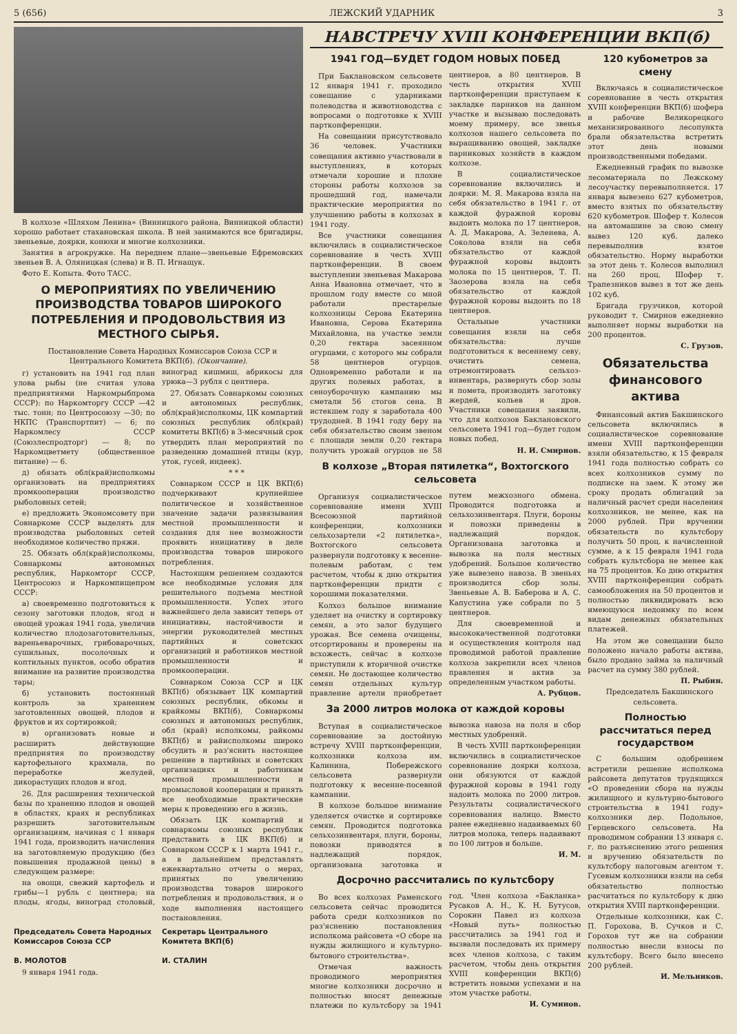5 (656) ЛЕЖСКИЙ УДАРНИК 3
В колхозе «Шляхом Ленина» (Винницкого района, Винницкой области) хорошо работает стахановская школа. В ней занимаются все бригадиры, звеньевые, доярки, конюхи и многие колхозники.
Занятия в агрокружке. На переднем плане—звеньевые Ефремовских звеньев В. А. Оляницкая (слева) и В. П. Игнащук.
Фото Е. Копыта. Фото ТАСС.
О МЕРОПРИЯТИЯХ ПО УВЕЛИЧЕНИЮ ПРОИЗВОДСТВА ТОВАРОВ ШИРОКОГО ПОТРЕБЛЕНИЯ И ПРОДОВОЛЬСТВИЯ ИЗ МЕСТНОГО СЫРЬЯ.
Постановление Совета Народных Комиссаров Союза ССР и Центрального Комитета ВКП(б). (Окончание).
г) установить на 1941 год план улова рыбы (не считая улова предприятиями Наркомрыбпрома СССР): по Наркомторгу СССР —42 тыс. тонн; по Центросоюзу —30; по НКПС (Транспортпит) — 6; по Наркомлесу СССР (Союзлеспродторг) — 8; по Наркомцветмету (общественное питание) — 6.
д) обязать обл(край)исполкомы организовать на предприятиях промкооперации производство рыболовных сетей;
е) предложить Экономсовету при Совнаркоме СССР выделять для производства рыболовных сетей необходимое количество пряжи.
25. Обязать обл(край)исполкомы, Совнаркомы автономных республик, Наркомторг СССР, Центросоюз и Наркомпищепром СССР:
а) своевременно подготовиться к сезону заготовки плодов, ягод и овощей урожая 1941 года, увеличив количество плодозаготовительных, вареньеварочных, грибоварочных, сушильных, посолочных и коптильных пунктов, особо обратив внимание на развитие производства тары;
б) установить постоянный контроль за хранением заготовленных овощей, плодов и фруктов и их сортировкой;
в) организовать новые и расширить действующие предприятия по производству картофельного крахмала, по переработке желудей, дикорастущих плодов и ягод.
26. Для расширения технической базы по хранению плодов и овощей в областях, краях и республиках разрешить заготовительным организациям, начиная с 1 января 1941 года, производить начисления на заготовляемую продукцию (без повышения продажной цены) в следующем размере:
на овощи, свежий картофель и грибы—1 рубль с центнера; на плоды, ягоды, виноград столовый, виноград кишмиш, абрикосы для урюка—3 рубля с центнера.
27. Обязать Совнаркомы союзных и автономных республик, обл(край)исполкомы, ЦК компартий союзных республик обл(край) комитеты ВКП(б) в 3-месячный срок утвердить план мероприятий по разведению домашней птицы (кур, уток, гусей, индеек).
* * *
Совнарком СССР и ЦК ВКП(б) подчеркивают крупнейшее политическое и хозяйственное значение задачи развязывания местной промышленности и создания для нее возможности проявить инициативу в деле производства товаров широкого потребления.
Настоящим решением создаются все необходимые условия для решительного подъема местной промышленности. Успех этого важнейшего дела зависит теперь от инициативы, настойчивости и энергии руководителей местных партийных и советских организаций и работников местной промышленности и промкооперации.
Совнарком Союза ССР и ЦК ВКП(б) обязывает ЦК компартий союзных республик, обкомы и крайкомы ВКП(б), Совнаркомы союзных и автономных республик, обл (край) исполкомы, райкомы ВКП(б) и райисполкомы широко обсудить и раз'яснить настоящее решение в партийных и советских организациях и работникам местной промышленности и промысловой кооперации и принять все необходимые практические меры к проведению его в жизнь.
Обязать ЦК компартий и совнаркомы союзных республик представить в ЦК ВКП(б) и Совнарком СССР к 1 марта 1941 г., а в дальнейшем представлять ежеквартально отчеты о мерах, принятых по увеличению производства товаров широкого потребления и продовольствия, и о ходе выполнения настоящего постановления.
Председатель Совета Народных Комиссаров Союза ССР
В. МОЛОТОВ
Секретарь Центрального Комитета ВКП(б)
И. СТАЛИН
9 января 1941 года.
НАВСТРЕЧУ XVIII КОНФЕРЕНЦИИ ВКП(б)
1941 ГОД—БУДЕТ ГОДОМ НОВЫХ ПОБЕД
При Баклановском сельсовете 12 января 1941 г. проходило совещание с ударниками полеводства и животноводства с вопросами о подготовке к XVIII партконференции.
На совещании присутствовало 36 человек. Участники совещания активно участвовали в выступлениях, в которых отмечали хорошие и плохие стороны работы колхозов за прошедший год, намечали практические мероприятия по улучшению работы в колхозах в 1941 году.
Все участники совещания включились в социалистическое соревнование в честь XVIII партконференции. В своем выступлении звеньевая Макарова Анна Ивановна отмечает, что в прошлом году вместе со мной работали престарелые колхозницы Серова Екатерина Ивановна, Серова Екатерина Михайловна, на участке земли 0,20 гектара засеянном огурцами, с которого мы собрали 58 центнеров огурцов. Одновременно работали и на других полевых работах, в сеноуборочную кампанию мы сметали 56 стогов сена. В истекшем году я заработала 400 трудодней. В 1941 году беру на себя обязательство своим звеном с площади земли 0,20 гектара получить урожай огурцов не 58 центнеров, а 80 центнеров. В честь открытия XVIII партконференции приступаем к закладке парников на данном участке и вызываю последовать моему примеру, все звенья колхозов нашего сельсовета по выращиванию овощей, закладке парниковых хозяйств в каждом колхозе.
В социалистическое соревнование включились и доярки: М. Я. Макарова взяла на себя обязательство в 1941 г. от каждой фуражной коровы выдоить молока по 17 центнеров, А. Д. Макарова, А. Зеленева, А. Соколова взяли на себя обязательство от каждой фуражной коровы выдоить молока по 15 центнеров, Т. П. Заозерова взяла на себя обязательство от каждой фуражной коровы выдоить по 18 центнеров.
Остальные участники совещания взяли на себя обязательства: лучше подготовиться к весеннему севу, очистить семена, отремонтировать сельхоз-инвентарь, развернуть сбор золы и помета, производить заготовку жердей, кольев и дров. Участники совещания заявили, что для колхозов Баклановского сельсовета 1941 год—будет годом новых побед.
Н. И. Смирнов.
В колхозе „Вторая пятилетка“, Вохтогского сельсовета
Организуя социалистическое соревнование имени XVIII Всесоюзной партийной конференции, колхозники сельхозартели «2 пятилетка», Вохтогского сельсовета развернули подготовку к весенне-полевым работам, с тем расчетом, чтобы к дню открытия партконференции придти с хорошими показателями.
Колхоз большое внимание уделяет на очистку и сортировку семян, а это залог будущего урожая. Все семена очищены, отсортированы и проверены на всхожесть, сейчас в колхозе приступили к вторичной очистке семян. Не достающее количество семян отдельных культур правление артели приобретает путем межхозного обмена. Проводится подготовка и сельхозинвентаря. Плуги, бороны и повозки приведены в надлежащий порядок. Организована заготовка и вывозка на поля местных удобрений. Большое количество уже вывезено навоза. В звеньях производится сбор золы. Звеньевые А. В. Баберова и А. С. Капустина уже собрали по 5 центнеров.
Для своевременной и высококачественной подготовки и осуществления контроля над проводимой работой правление колхоза закрепили всех членов правления и актив за определенным участком работы.
А. Рубцов.
За 2000 литров молока от каждой коровы
Вступая в социалистическое соревнование за достойную встречу XVIII партконференции, колхозники колхоза им. Калинина, Побережского сельсовета развернули подготовку к весенне-посевной кампании.
В колхозе большое внимание уделяется очистке и сортировке семян. Проводится подготовка сельхозинвентаря, плуги, бороны, повозки приводятся в надлежащий порядок, организована заготовка и вывозка навоза на поля и сбор местных удобрений.
В честь XVIII партконференции включились в социалистическое соревнование доярки колхоза, они обязуются от каждой фуражной коровы в 1941 году надоить молока по 2000 литров. Результаты социалистического соревнования налицо. Вместо ранее ежедневно надаиваемых 60 литров молока, теперь надаивают по 100 литров и больше.
И. М.
Досрочно рассчитались по культсбору
Во всех колхозах Раменского сельсовета сейчас проводится работа среди колхозников по раз'яснению постановления исполкома райсовета «О сборе на нужды жилищного и культурно-бытового строительства».
Отмечая важность проводимого мероприятия многие колхозники досрочно и полностью вносят денежные платежи по культсбору за 1941 год. Член колхоза «Бакланка» Русаков А. Н., К. Н. Бутусов, Сорокин Павел из колхоза «Новый путь» полностью рассчитались за 1941 год и вызвали последовать их примеру всех членов колхоза, с таким расчетом, чтобы день открытия XVIII конференции ВКП(б) встретить новыми успехами и на этом участке работы.
И. Суминов.
120 кубометров за смену
Включаясь в социалистическое соревнование в честь открытия XVIII конференции ВКП(б) шофера и рабочие Великорецкого механизированного лесопункта брали обязательства встретить этот день новыми производственными победами.
Ежедневный график по вывозке лесоматериала по Лежскому лесоучастку перевыполняется. 17 января вывезено 627 кубометров, вместо взятых по обязательству 620 кубометров. Шофер т. Колесов на автомашине за свою смену вывез 120 куб. далеко перевыполнив взятое обязательство. Норму выработки за этот день т. Колесов выполнил на 260 проц. Шофер т. Трапезников вывез в тот же день 102 куб.
Бригада грузчиков, которой руководит т. Смирнов ежедневно выполняет нормы выработки на 200 процентов.
С. Грузов.
Обязательства финансового актива
Финансовый актив Бакшинского сельсовета включились в социалистическое соревнование имени XVIII партконференции взяли обязательство, к 15 февраля 1941 года полностью собрать со всех колхозников сумму по подписке на заем. К этому же сроку продать облигаций за наличный расчет среди населения колхозников, не менее, как на 2000 рублей. При вручении обязательств по культсбору получить 50 проц. к начисленной сумме, а к 15 февраля 1941 года собрать культсбора не менее как на 75 процентов. Ко дню открытия XVIII партконференции собрать самообложения на 50 процентов и полностью ликвидировать всю имеющуюся недоимку по всем видам денежных обязательных платежей.
На этом же совещании было положено начало работы актива, было продано займа за наличный расчет на сумму 380 рублей.
П. Рыбин.
Председатель Бакшинского сельсовета.
Полностью рассчитаться перед государством
С большим одобрением встретили решение исполкома райсовета депутатов трудящихся «О проведении сбора на нужды жилищного и культурно-бытового строительства в 1941 году» колхозники дер. Подольное, Герцевского сельсовета. На проводимом собрании 13 января с. г. по разъяснению этого решения и вручению обязательств по культсбору налоговым агентом т. Гусевым колхозники взяли на себя обязательство полностью расчитаться по культсбору к дню открытия XVIII партконференции.
Отдельные колхозники, как С. П. Горохова, В. Сучков и С. Горохов тут же на собрании полностью внесли взносы по культсбору. Всего было внесено 200 рублей.
И. Мельников.